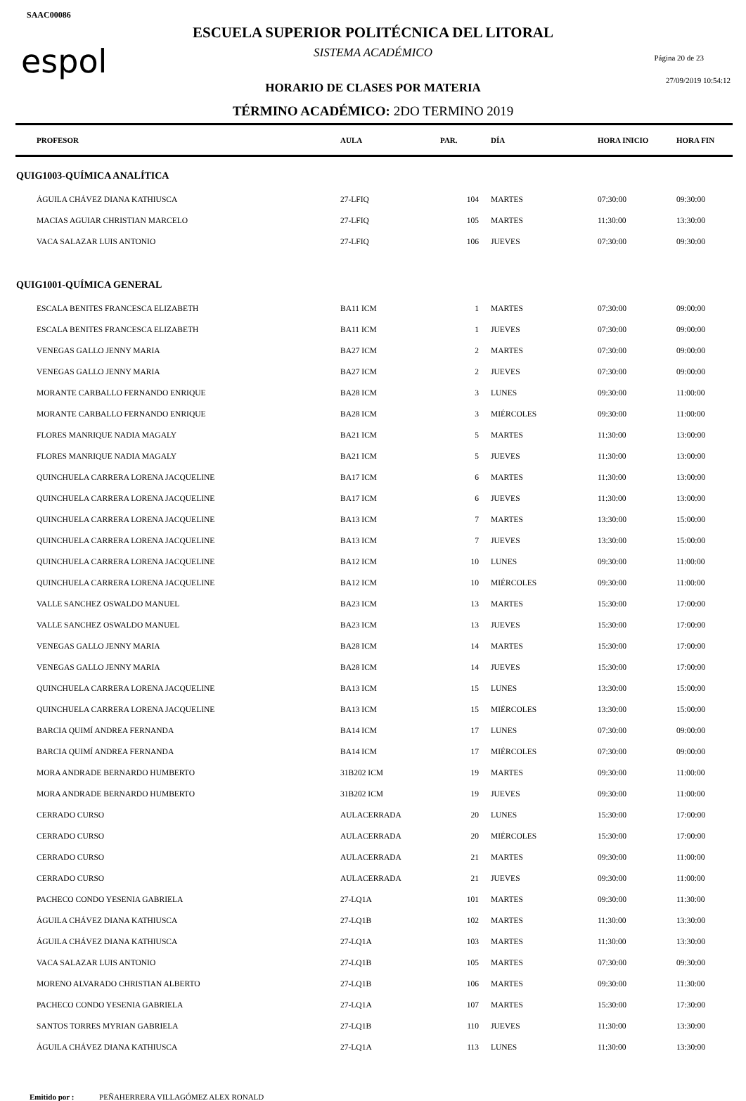SAAC00086
espol Página 20 de 23
27/09/2019 10:54:12
ESCUELA SUPERIOR POLITÉCNICA DEL LITORAL
SISTEMA ACADÉMICO
HORARIO DE CLASES POR MATERIA
TÉRMINO ACADÉMICO: 2DO TERMINO 2019
| PROFESOR | AULA | PAR. | DÍA | HORA INICIO | HORA FIN |
| --- | --- | --- | --- | --- | --- |
| QUIG1003-QUÍMICA ANALÍTICA | | | | | |
| ÁGUILA CHÁVEZ DIANA KATHIUSCA | 27-LFIQ | 104 | MARTES | 07:30:00 | 09:30:00 |
| MACIAS AGUIAR CHRISTIAN MARCELO | 27-LFIQ | 105 | MARTES | 11:30:00 | 13:30:00 |
| VACA SALAZAR LUIS ANTONIO | 27-LFIQ | 106 | JUEVES | 07:30:00 | 09:30:00 |
| QUIG1001-QUÍMICA GENERAL | | | | | |
| ESCALA BENITES FRANCESCA ELIZABETH | BA11 ICM | 1 | MARTES | 07:30:00 | 09:00:00 |
| ESCALA BENITES FRANCESCA ELIZABETH | BA11 ICM | 1 | JUEVES | 07:30:00 | 09:00:00 |
| VENEGAS GALLO JENNY MARIA | BA27 ICM | 2 | MARTES | 07:30:00 | 09:00:00 |
| VENEGAS GALLO JENNY MARIA | BA27 ICM | 2 | JUEVES | 07:30:00 | 09:00:00 |
| MORANTE CARBALLO FERNANDO ENRIQUE | BA28 ICM | 3 | LUNES | 09:30:00 | 11:00:00 |
| MORANTE CARBALLO FERNANDO ENRIQUE | BA28 ICM | 3 | MIÉRCOLES | 09:30:00 | 11:00:00 |
| FLORES MANRIQUE NADIA MAGALY | BA21 ICM | 5 | MARTES | 11:30:00 | 13:00:00 |
| FLORES MANRIQUE NADIA MAGALY | BA21 ICM | 5 | JUEVES | 11:30:00 | 13:00:00 |
| QUINCHUELA CARRERA LORENA JACQUELINE | BA17 ICM | 6 | MARTES | 11:30:00 | 13:00:00 |
| QUINCHUELA CARRERA LORENA JACQUELINE | BA17 ICM | 6 | JUEVES | 11:30:00 | 13:00:00 |
| QUINCHUELA CARRERA LORENA JACQUELINE | BA13 ICM | 7 | MARTES | 13:30:00 | 15:00:00 |
| QUINCHUELA CARRERA LORENA JACQUELINE | BA13 ICM | 7 | JUEVES | 13:30:00 | 15:00:00 |
| QUINCHUELA CARRERA LORENA JACQUELINE | BA12 ICM | 10 | LUNES | 09:30:00 | 11:00:00 |
| QUINCHUELA CARRERA LORENA JACQUELINE | BA12 ICM | 10 | MIÉRCOLES | 09:30:00 | 11:00:00 |
| VALLE SANCHEZ OSWALDO MANUEL | BA23 ICM | 13 | MARTES | 15:30:00 | 17:00:00 |
| VALLE SANCHEZ OSWALDO MANUEL | BA23 ICM | 13 | JUEVES | 15:30:00 | 17:00:00 |
| VENEGAS GALLO JENNY MARIA | BA28 ICM | 14 | MARTES | 15:30:00 | 17:00:00 |
| VENEGAS GALLO JENNY MARIA | BA28 ICM | 14 | JUEVES | 15:30:00 | 17:00:00 |
| QUINCHUELA CARRERA LORENA JACQUELINE | BA13 ICM | 15 | LUNES | 13:30:00 | 15:00:00 |
| QUINCHUELA CARRERA LORENA JACQUELINE | BA13 ICM | 15 | MIÉRCOLES | 13:30:00 | 15:00:00 |
| BARCIA QUIMÍ ANDREA FERNANDA | BA14 ICM | 17 | LUNES | 07:30:00 | 09:00:00 |
| BARCIA QUIMÍ ANDREA FERNANDA | BA14 ICM | 17 | MIÉRCOLES | 07:30:00 | 09:00:00 |
| MORA ANDRADE BERNARDO HUMBERTO | 31B202 ICM | 19 | MARTES | 09:30:00 | 11:00:00 |
| MORA ANDRADE BERNARDO HUMBERTO | 31B202 ICM | 19 | JUEVES | 09:30:00 | 11:00:00 |
| CERRADO CURSO | AULACERRADA | 20 | LUNES | 15:30:00 | 17:00:00 |
| CERRADO CURSO | AULACERRADA | 20 | MIÉRCOLES | 15:30:00 | 17:00:00 |
| CERRADO CURSO | AULACERRADA | 21 | MARTES | 09:30:00 | 11:00:00 |
| CERRADO CURSO | AULACERRADA | 21 | JUEVES | 09:30:00 | 11:00:00 |
| PACHECO CONDO YESENIA GABRIELA | 27-LQ1A | 101 | MARTES | 09:30:00 | 11:30:00 |
| ÁGUILA CHÁVEZ DIANA KATHIUSCA | 27-LQ1B | 102 | MARTES | 11:30:00 | 13:30:00 |
| ÁGUILA CHÁVEZ DIANA KATHIUSCA | 27-LQ1A | 103 | MARTES | 11:30:00 | 13:30:00 |
| VACA SALAZAR LUIS ANTONIO | 27-LQ1B | 105 | MARTES | 07:30:00 | 09:30:00 |
| MORENO ALVARADO CHRISTIAN ALBERTO | 27-LQ1B | 106 | MARTES | 09:30:00 | 11:30:00 |
| PACHECO CONDO YESENIA GABRIELA | 27-LQ1A | 107 | MARTES | 15:30:00 | 17:30:00 |
| SANTOS TORRES MYRIAN GABRIELA | 27-LQ1B | 110 | JUEVES | 11:30:00 | 13:30:00 |
| ÁGUILA CHÁVEZ DIANA KATHIUSCA | 27-LQ1A | 113 | LUNES | 11:30:00 | 13:30:00 |
Emitido por : PEÑAHERRERA VILLAGÓMEZ ALEX RONALD